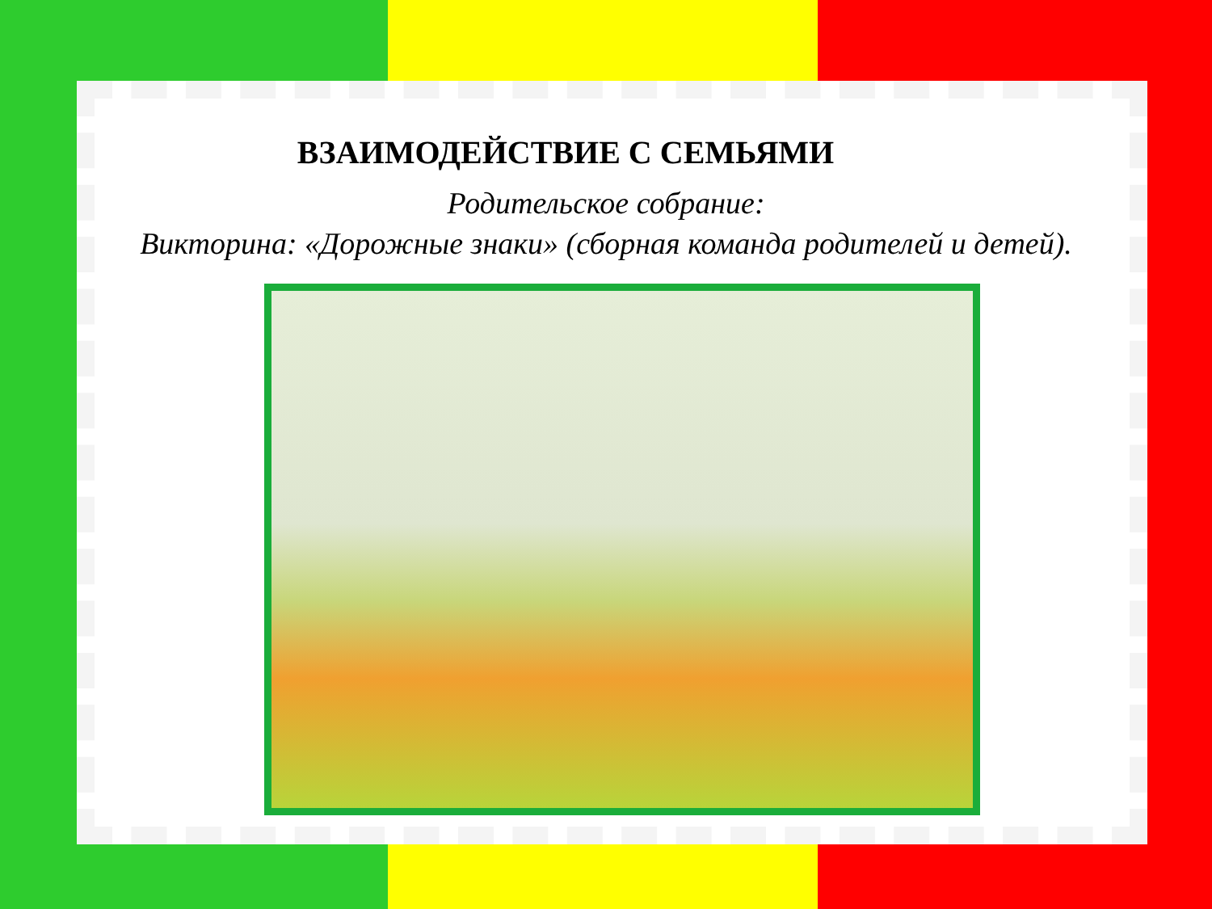ВЗАИМОДЕЙСТВИЕ С СЕМЬЯМИ
Родительское собрание:
Викторина: «Дорожные знаки» (сборная команда родителей и детей).